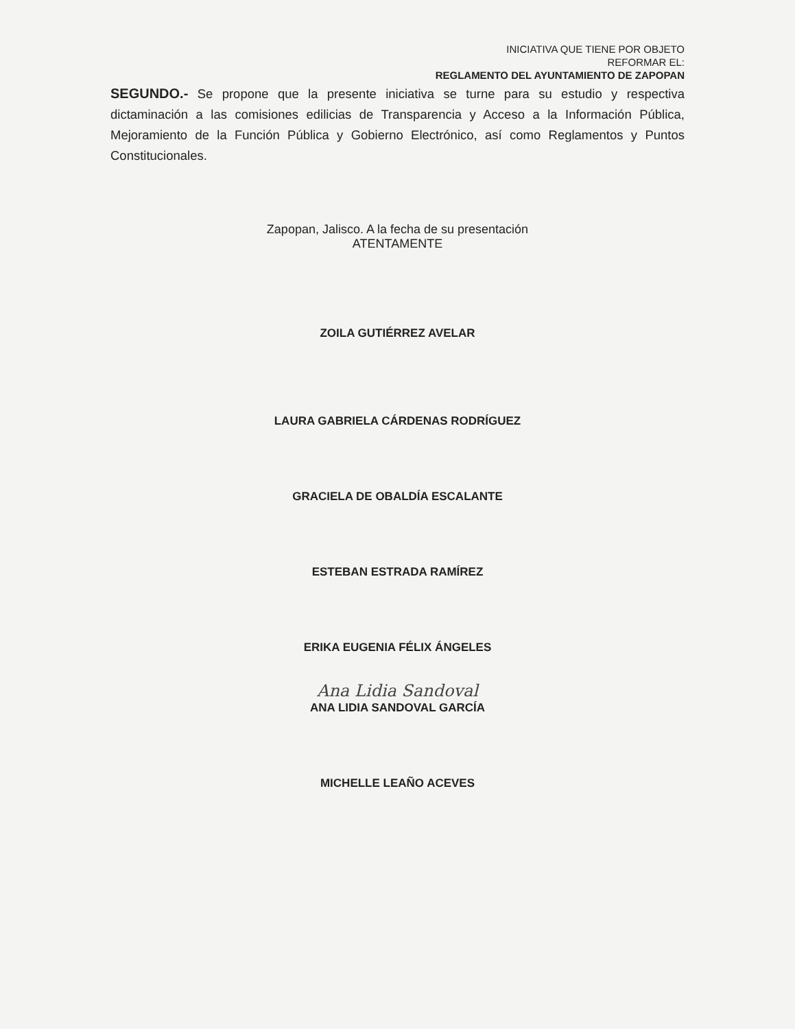INICIATIVA QUE TIENE POR OBJETO
REFORMAR EL:
REGLAMENTO DEL AYUNTAMIENTO DE ZAPOPAN
SEGUNDO.- Se propone que la presente iniciativa se turne para su estudio y respectiva dictaminación a las comisiones edilicias de Transparencia y Acceso a la Información Pública, Mejoramiento de la Función Pública y Gobierno Electrónico, así como Reglamentos y Puntos Constitucionales.
Zapopan, Jalisco. A la fecha de su presentación
ATENTAMENTE
ZOILA GUTIÉRREZ AVELAR
LAURA GABRIELA CÁRDENAS RODRÍGUEZ
GRACIELA DE OBALDÍA ESCALANTE
ESTEBAN ESTRADA RAMÍREZ
ERIKA EUGENIA FÉLIX ÁNGELES
Ana Lidia Sandoval
ANA LIDIA SANDOVAL GARCÍA
MICHELLE LEAÑO ACEVES